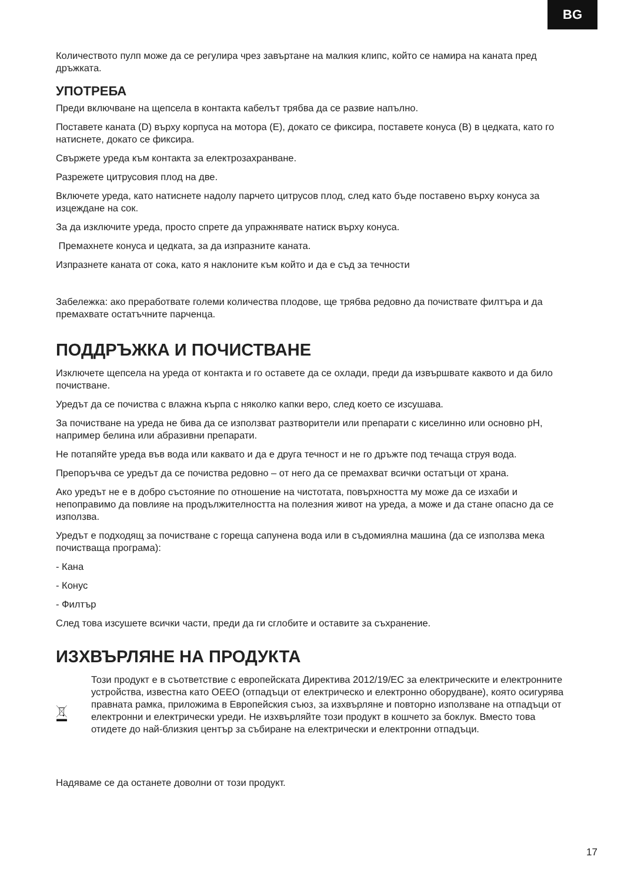BG
Количеството пулп може да се регулира чрез завъртане на малкия клипс, който се намира на каната пред дръжката.
УПОТРЕБА
Преди включване на щепсела в контакта кабелът трябва да се развие напълно.
Поставете каната (D) върху корпуса на мотора (E), докато се фиксира, поставете конуса (B) в цедката, като го натиснете, докато се фиксира.
Свържете уреда към контакта за електрозахранване.
Разрежете цитрусовия плод на две.
Включете уреда, като натиснете надолу парчето цитрусов плод, след като бъде поставено върху конуса за изцеждане на сок.
За да изключите уреда, просто спрете да упражнявате натиск върху конуса.
Премахнете конуса и цедката, за да изпразните каната.
Изпразнете каната от сока, като я наклоните към който и да е съд за течности
Забележка: ако преработвате големи количества плодове, ще трябва редовно да почиствате филтъра и да премахвате остатъчните парченца.
ПОДДРЪЖКА И ПОЧИСТВАНЕ
Изключете щепсела на уреда от контакта и го оставете да се охлади, преди да извършвате каквото и да било почистване.
Уредът да се почиства с влажна кърпа с няколко капки веро, след което се изсушава.
За почистване на уреда не бива да се използват разтворители или препарати с киселинно или основно pH, например белина или абразивни препарати.
Не потапяйте уреда във вода или каквато и да е друга течност и не го дръжте под течаща струя вода.
Препоръчва се уредът да се почиства редовно – от него да се премахват всички остатъци от храна.
Ако уредът не е в добро състояние по отношение на чистотата, повърхността му може да се изхаби и непоправимо да повлияе на продължителността на полезния живот на уреда, а може и да стане опасно да се използва.
Уредът е подходящ за почистване с гореща сапунена вода или в съдомиялна машина (да се използва мека почистваща програма):
- Кана
- Конус
- Филтър
След това изсушете всички части, преди да ги сглобите и оставите за съхранение.
ИЗХВЪРЛЯНЕ НА ПРОДУКТА
Този продукт е в съответствие с европейската Директива 2012/19/ЕС за електрическите и електронните устройства, известна като ОЕЕО (отпадъци от електрическо и електронно оборудване), която осигурява правната рамка, приложима в Европейския съюз, за изхвърляне и повторно използване на отпадъци от електронни и електрически уреди. Не изхвърляйте този продукт в кошчето за боклук. Вместо това отидете до най-близкия център за събиране на електрически и електронни отпадъци.
Надяваме се да останете доволни от този продукт.
17